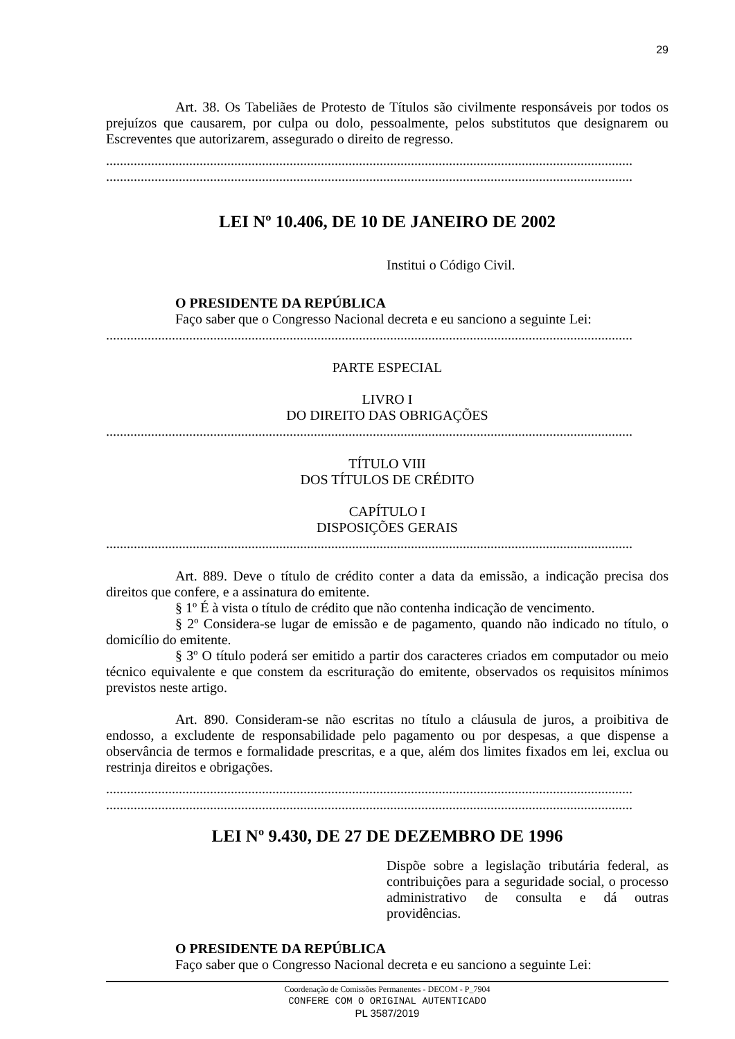29
Art. 38. Os Tabeliães de Protesto de Títulos são civilmente responsáveis por todos os prejuízos que causarem, por culpa ou dolo, pessoalmente, pelos substitutos que designarem ou Escreventes que autorizarem, assegurado o direito de regresso.
........................................................................................................................................................
........................................................................................................................................................
LEI Nº 10.406, DE 10 DE JANEIRO DE 2002
Institui o Código Civil.
O PRESIDENTE DA REPÚBLICA
Faço saber que o Congresso Nacional decreta e eu sanciono a seguinte Lei:
........................................................................................................................................................
PARTE ESPECIAL
LIVRO I
DO DIREITO DAS OBRIGAÇÕES
........................................................................................................................................................
TÍTULO VIII
DOS TÍTULOS DE CRÉDITO
CAPÍTULO I
DISPOSIÇÕES GERAIS
........................................................................................................................................................
Art. 889. Deve o título de crédito conter a data da emissão, a indicação precisa dos direitos que confere, e a assinatura do emitente.
§ 1º É à vista o título de crédito que não contenha indicação de vencimento.
§ 2º Considera-se lugar de emissão e de pagamento, quando não indicado no título, o domicílio do emitente.
§ 3º O título poderá ser emitido a partir dos caracteres criados em computador ou meio técnico equivalente e que constem da escrituração do emitente, observados os requisitos mínimos previstos neste artigo.
Art. 890. Consideram-se não escritas no título a cláusula de juros, a proibitiva de endosso, a excludente de responsabilidade pelo pagamento ou por despesas, a que dispense a observância de termos e formalidade prescritas, e a que, além dos limites fixados em lei, exclua ou restrinja direitos e obrigações.
........................................................................................................................................................
........................................................................................................................................................
LEI Nº 9.430, DE 27 DE DEZEMBRO DE 1996
Dispõe sobre a legislação tributária federal, as contribuições para a seguridade social, o processo administrativo de consulta e dá outras providências.
O PRESIDENTE DA REPÚBLICA
Faço saber que o Congresso Nacional decreta e eu sanciono a seguinte Lei:
Coordenação de Comissões Permanentes - DECOM - P_7904
CONFERE COM O ORIGINAL AUTENTICADO
PL 3587/2019